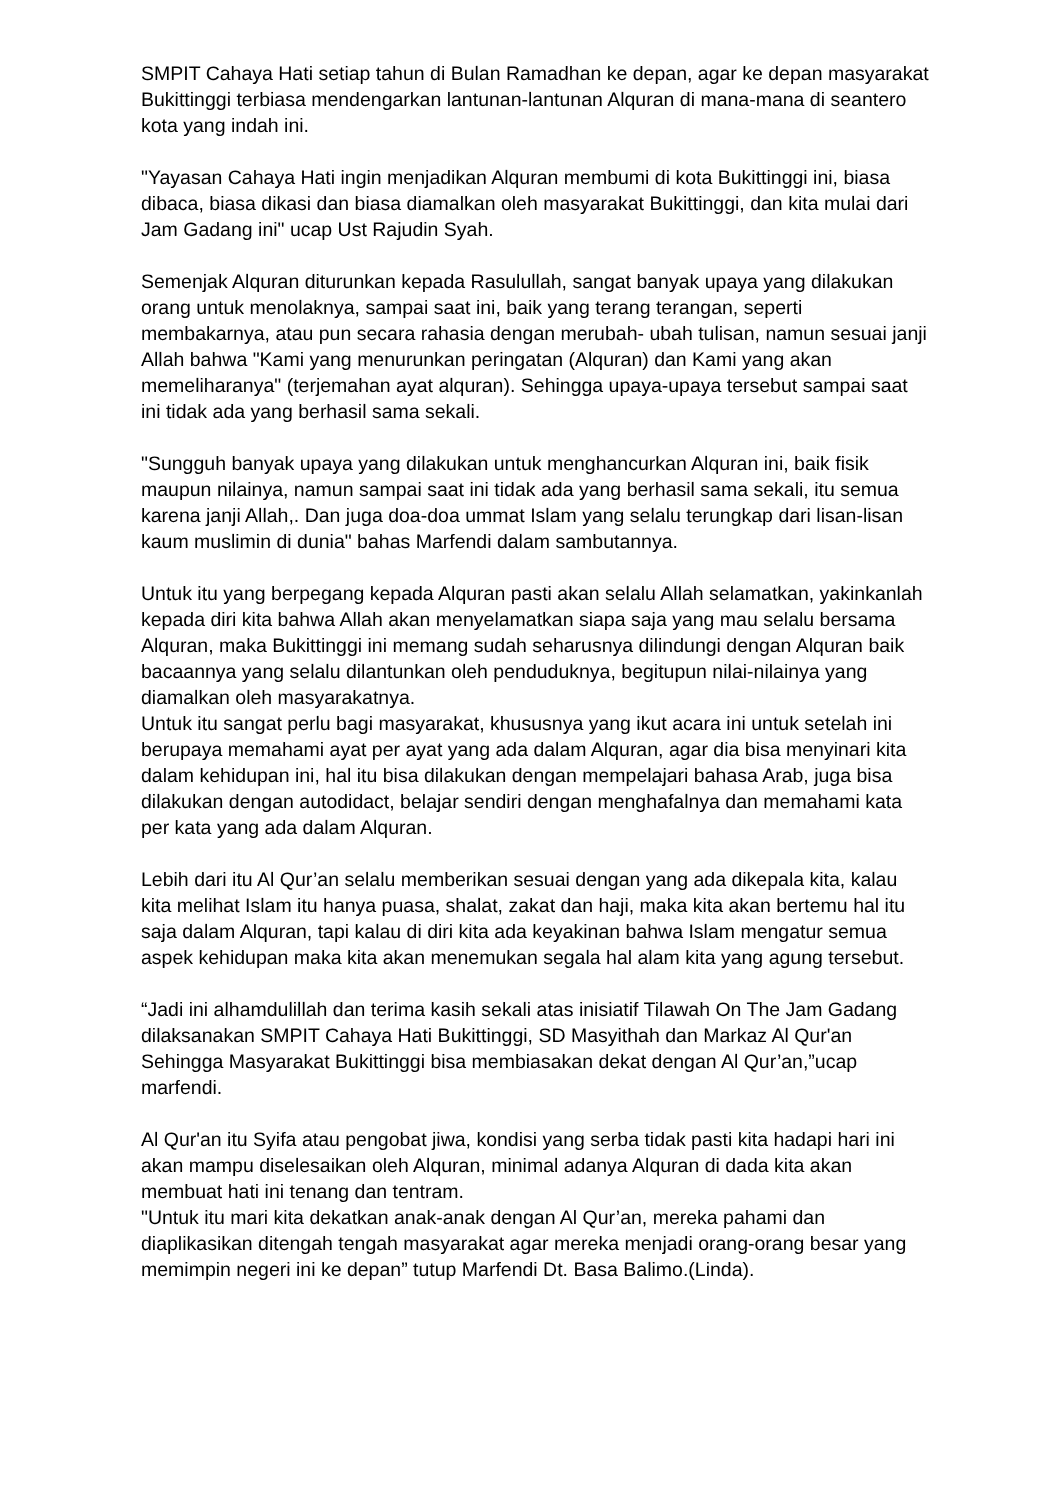SMPIT Cahaya Hati setiap tahun di Bulan Ramadhan ke depan, agar ke depan masyarakat Bukittinggi terbiasa mendengarkan lantunan-lantunan Alquran di mana-mana di seantero kota yang indah ini.
"Yayasan Cahaya Hati ingin menjadikan Alquran membumi di kota Bukittinggi ini, biasa dibaca, biasa dikasi dan biasa diamalkan oleh masyarakat Bukittinggi, dan kita mulai dari Jam Gadang ini" ucap Ust Rajudin Syah.
Semenjak Alquran diturunkan kepada Rasulullah, sangat banyak upaya yang dilakukan orang untuk menolaknya, sampai saat ini, baik yang terang terangan, seperti membakarnya, atau pun secara rahasia dengan merubah- ubah tulisan, namun sesuai janji Allah bahwa "Kami yang menurunkan peringatan (Alquran) dan Kami yang akan memeliharanya" (terjemahan ayat alquran). Sehingga upaya-upaya tersebut sampai saat ini tidak ada yang berhasil sama sekali.
"Sungguh banyak upaya yang dilakukan untuk menghancurkan Alquran ini, baik fisik maupun nilainya, namun sampai saat ini tidak ada yang berhasil sama sekali, itu semua karena janji Allah,. Dan juga doa-doa ummat Islam yang selalu terungkap dari lisan-lisan kaum muslimin di dunia" bahas Marfendi dalam sambutannya.
Untuk itu yang berpegang kepada Alquran pasti akan selalu Allah selamatkan, yakinkanlah kepada diri kita bahwa Allah akan menyelamatkan siapa saja yang mau selalu bersama Alquran, maka Bukittinggi ini memang sudah seharusnya dilindungi dengan Alquran baik bacaannya yang selalu dilantunkan oleh penduduknya, begitupun nilai-nilainya yang diamalkan oleh masyarakatnya.
Untuk itu sangat perlu bagi masyarakat, khususnya yang ikut acara ini untuk setelah ini berupaya memahami ayat per ayat yang ada dalam Alquran, agar dia bisa menyinari kita dalam kehidupan ini, hal itu bisa dilakukan dengan mempelajari bahasa Arab, juga bisa dilakukan dengan autodidact, belajar sendiri dengan menghafalnya dan memahami kata per kata yang ada dalam Alquran.
Lebih dari itu Al Qur’an selalu memberikan sesuai dengan yang ada dikepala kita, kalau kita melihat Islam itu hanya puasa, shalat, zakat dan haji, maka kita akan bertemu hal itu saja dalam Alquran, tapi kalau di diri kita ada keyakinan bahwa Islam mengatur semua aspek kehidupan maka kita akan menemukan segala hal alam kita yang agung tersebut.
“Jadi ini alhamdulillah dan terima kasih sekali atas inisiatif Tilawah On The Jam Gadang dilaksanakan SMPIT Cahaya Hati Bukittinggi, SD Masyithah dan Markaz Al Qur'an Sehingga Masyarakat Bukittinggi bisa membiasakan dekat dengan Al Qur’an,”ucap marfendi.
Al Qur'an itu Syifa atau pengobat jiwa, kondisi yang serba tidak pasti kita hadapi hari ini akan mampu diselesaikan oleh Alquran, minimal adanya Alquran di dada kita akan membuat hati ini tenang dan tentram.
"Untuk itu mari kita dekatkan anak-anak dengan Al Qur’an, mereka pahami dan diaplikasikan ditengah tengah masyarakat agar mereka menjadi orang-orang besar yang memimpin negeri ini ke depan” tutup Marfendi Dt. Basa Balimo.(Linda).